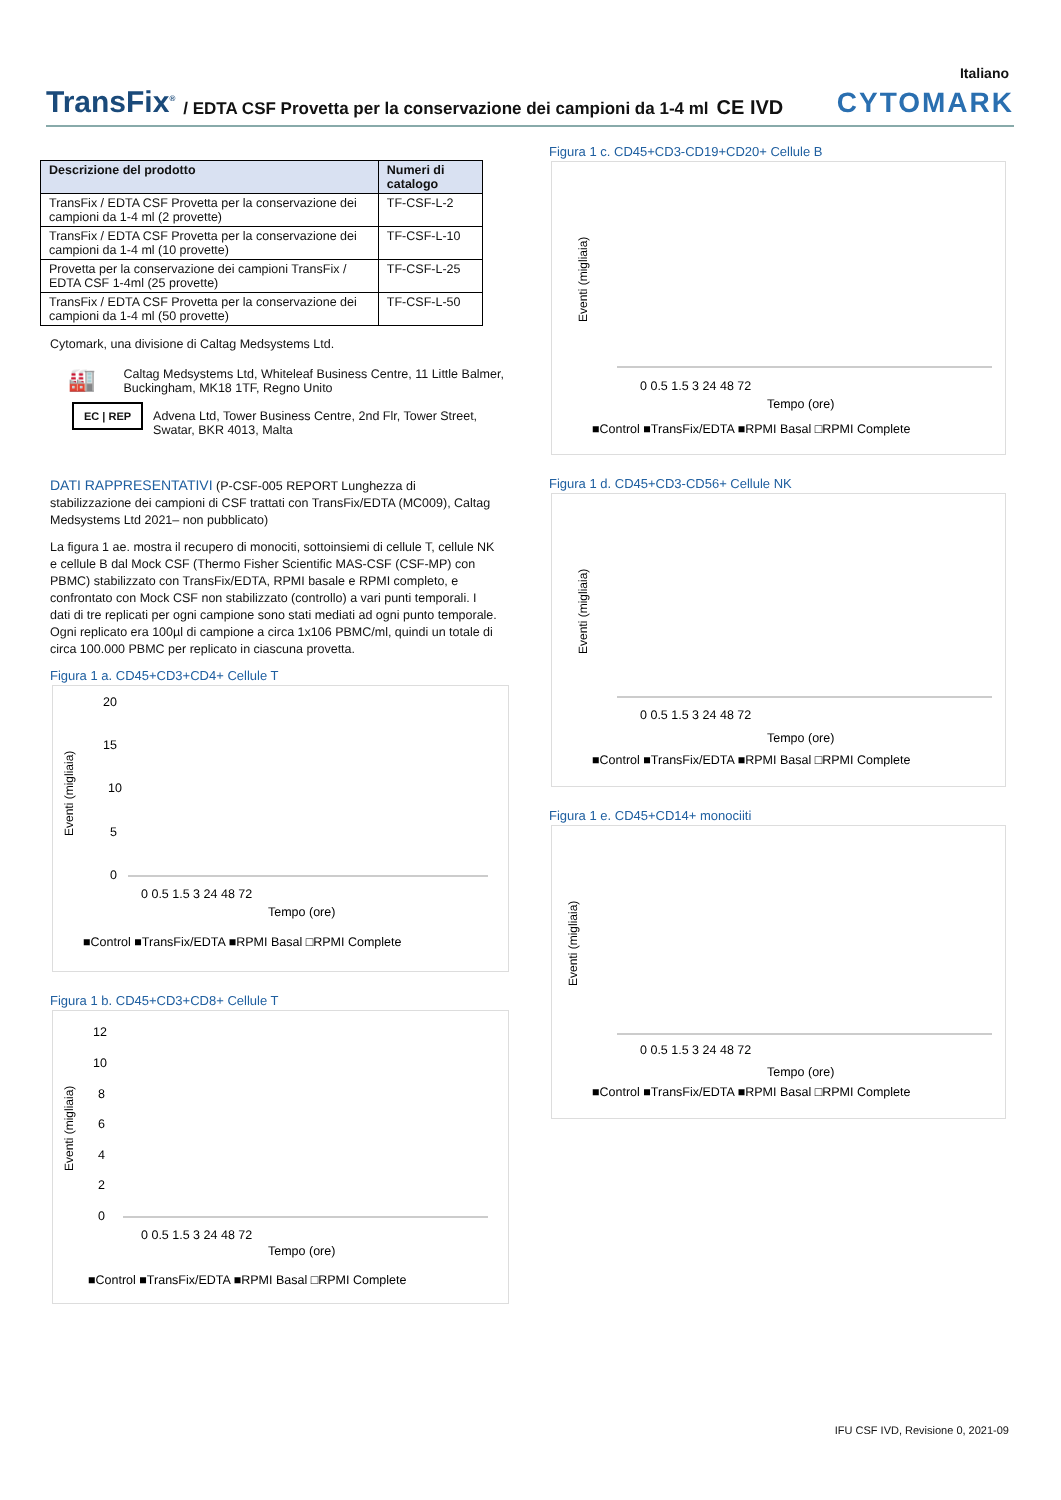Italiano
TransFix<sup>®</sup> / EDTA CSF Provetta per la conservazione dei campioni da 1-4 ml CE IVD CYTOMARK
| Descrizione del prodotto | Numeri di catalogo |
| --- | --- |
| TransFix / EDTA CSF Provetta per la conservazione dei campioni da 1-4 ml (2 provette) | TF-CSF-L-2 |
| TransFix / EDTA CSF Provetta per la conservazione dei campioni da 1-4 ml (10 provette) | TF-CSF-L-10 |
| Provetta per la conservazione dei campioni TransFix / EDTA CSF 1-4ml (25 provette) | TF-CSF-L-25 |
| TransFix / EDTA CSF Provetta per la conservazione dei campioni da 1-4 ml (50 provette) | TF-CSF-L-50 |
Cytomark, una divisione di Caltag Medsystems Ltd.
🏭
Caltag Medsystems Ltd, Whiteleaf Business Centre, 11 Little Balmer, Buckingham, MK18 1TF, Regno Unito
EC | REP
Advena Ltd, Tower Business Centre, 2nd Flr, Tower Street, Swatar, BKR 4013, Malta
DATI RAPPRESENTATIVI (P-CSF-005 REPORT Lunghezza di stabilizzazione dei campioni di CSF trattati con TransFix/EDTA (MC009), Caltag Medsystems Ltd 2021– non pubblicato)
La figura 1 ae. mostra il recupero di monociti, sottoinsiemi di cellule T, cellule NK e cellule B dal Mock CSF (Thermo Fisher Scientific MAS-CSF (CSF-MP) con PBMC) stabilizzato con TransFix/EDTA, RPMI basale e RPMI completo, e confrontato con Mock CSF non stabilizzato (controllo) a vari punti temporali. I dati di tre replicati per ogni campione sono stati mediati ad ogni punto temporale. Ogni replicato era 100µl di campione a circa 1x106 PBMC/ml, quindi un totale di circa 100.000 PBMC per replicato in ciascuna provetta.
Figura 1 a. CD45+CD3+CD4+ Cellule T
Eventi (migliaia)
20
15
10
5
0
0 0.5 1.5 3 24 48 72
Tempo (ore)
■Control ■TransFix/EDTA ■RPMI Basal □RPMI Complete
Figura 1 b. CD45+CD3+CD8+ Cellule T
Eventi (migliaia)
12
10
8
6
4
2
0
0 0.5 1.5 3 24 48 72
Tempo (ore)
■Control ■TransFix/EDTA ■RPMI Basal □RPMI Complete
Figura 1 c. CD45+CD3-CD19+CD20+ Cellule B
Eventi (migliaia)
0 0.5 1.5 3 24 48 72
Tempo (ore)
■Control ■TransFix/EDTA ■RPMI Basal □RPMI Complete
Figura 1 d. CD45+CD3-CD56+ Cellule NK
Eventi (migliaia)
0 0.5 1.5 3 24 48 72
Tempo (ore)
■Control ■TransFix/EDTA ■RPMI Basal □RPMI Complete
Figura 1 e. CD45+CD14+ monociiti
Eventi (migliaia)
0 0.5 1.5 3 24 48 72
Tempo (ore)
■Control ■TransFix/EDTA ■RPMI Basal □RPMI Complete
IFU CSF IVD, Revisione 0, 2021-09